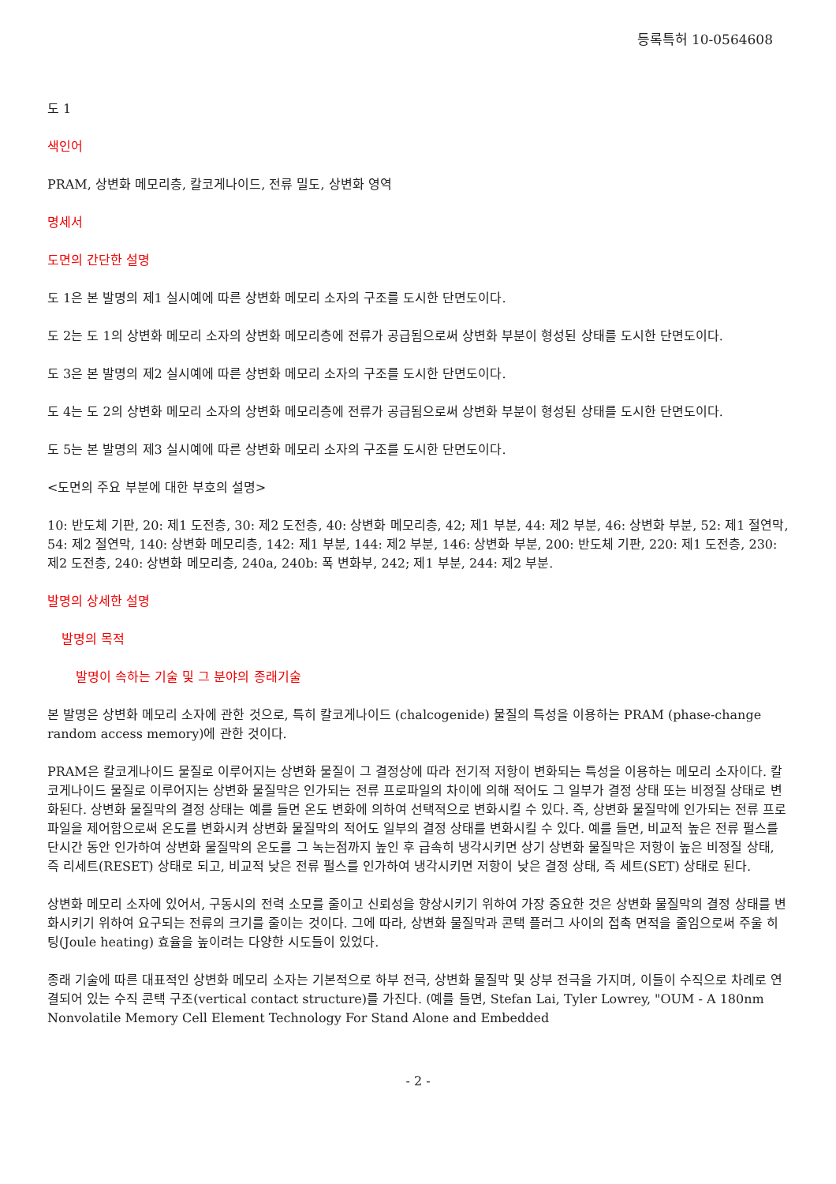등록특허 10-0564608
도 1
색인어
PRAM, 상변화 메모리층, 칼코게나이드, 전류 밀도, 상변화 영역
명세서
도면의 간단한 설명
도 1은 본 발명의 제1 실시예에 따른 상변화 메모리 소자의 구조를 도시한 단면도이다.
도 2는 도 1의 상변화 메모리 소자의 상변화 메모리층에 전류가 공급됨으로써 상변화 부분이 형성된 상태를 도시한 단면도이다.
도 3은 본 발명의 제2 실시예에 따른 상변화 메모리 소자의 구조를 도시한 단면도이다.
도 4는 도 2의 상변화 메모리 소자의 상변화 메모리층에 전류가 공급됨으로써 상변화 부분이 형성된 상태를 도시한 단면도이다.
도 5는 본 발명의 제3 실시예에 따른 상변화 메모리 소자의 구조를 도시한 단면도이다.
<도면의 주요 부분에 대한 부호의 설명>
10: 반도체 기판, 20: 제1 도전층, 30: 제2 도전층, 40: 상변화 메모리층, 42; 제1 부분, 44: 제2 부분, 46: 상변화 부분, 52: 제1 절연막, 54: 제2 절연막, 140: 상변화 메모리층, 142: 제1 부분, 144: 제2 부분, 146: 상변화 부분, 200: 반도체 기판, 220: 제1 도전층, 230: 제2 도전층, 240: 상변화 메모리층, 240a, 240b: 폭 변화부, 242; 제1 부분, 244: 제2 부분.
발명의 상세한 설명
발명의 목적
발명이 속하는 기술 및 그 분야의 종래기술
본 발명은 상변화 메모리 소자에 관한 것으로, 특히 칼코게나이드 (chalcogenide) 물질의 특성을 이용하는 PRAM (phase-change random access memory)에 관한 것이다.
PRAM은 칼코게나이드 물질로 이루어지는 상변화 물질이 그 결정상에 따라 전기적 저항이 변화되는 특성을 이용하는 메모리 소자이다. 칼코게나이드 물질로 이루어지는 상변화 물질막은 인가되는 전류 프로파일의 차이에 의해 적어도 그 일부가 결정 상태 또는 비정질 상태로 변화된다. 상변화 물질막의 결정 상태는 예를 들면 온도 변화에 의하여 선택적으로 변화시킬 수 있다. 즉, 상변화 물질막에 인가되는 전류 프로파일을 제어함으로써 온도를 변화시켜 상변화 물질막의 적어도 일부의 결정 상태를 변화시킬 수 있다. 예를 들면, 비교적 높은 전류 펄스를 단시간 동안 인가하여 상변화 물질막의 온도를 그 녹는점까지 높인 후 급속히 냉각시키면 상기 상변화 물질막은 저항이 높은 비정질 상태, 즉 리세트(RESET) 상태로 되고, 비교적 낮은 전류 펄스를 인가하여 냉각시키면 저항이 낮은 결정 상태, 즉 세트(SET) 상태로 된다.
상변화 메모리 소자에 있어서, 구동시의 전력 소모를 줄이고 신뢰성을 향상시키기 위하여 가장 중요한 것은 상변화 물질막의 결정 상태를 변화시키기 위하여 요구되는 전류의 크기를 줄이는 것이다. 그에 따라, 상변화 물질막과 콘택 플러그 사이의 접촉 면적을 줄임으로써 주울 히팅(Joule heating) 효율을 높이려는 다양한 시도들이 있었다.
종래 기술에 따른 대표적인 상변화 메모리 소자는 기본적으로 하부 전극, 상변화 물질막 및 상부 전극을 가지며, 이들이 수직으로 차례로 연결되어 있는 수직 콘택 구조(vertical contact structure)를 가진다. (예를 들면, Stefan Lai, Tyler Lowrey, "OUM - A 180nm Nonvolatile Memory Cell Element Technology For Stand Alone and Embedded
- 2 -